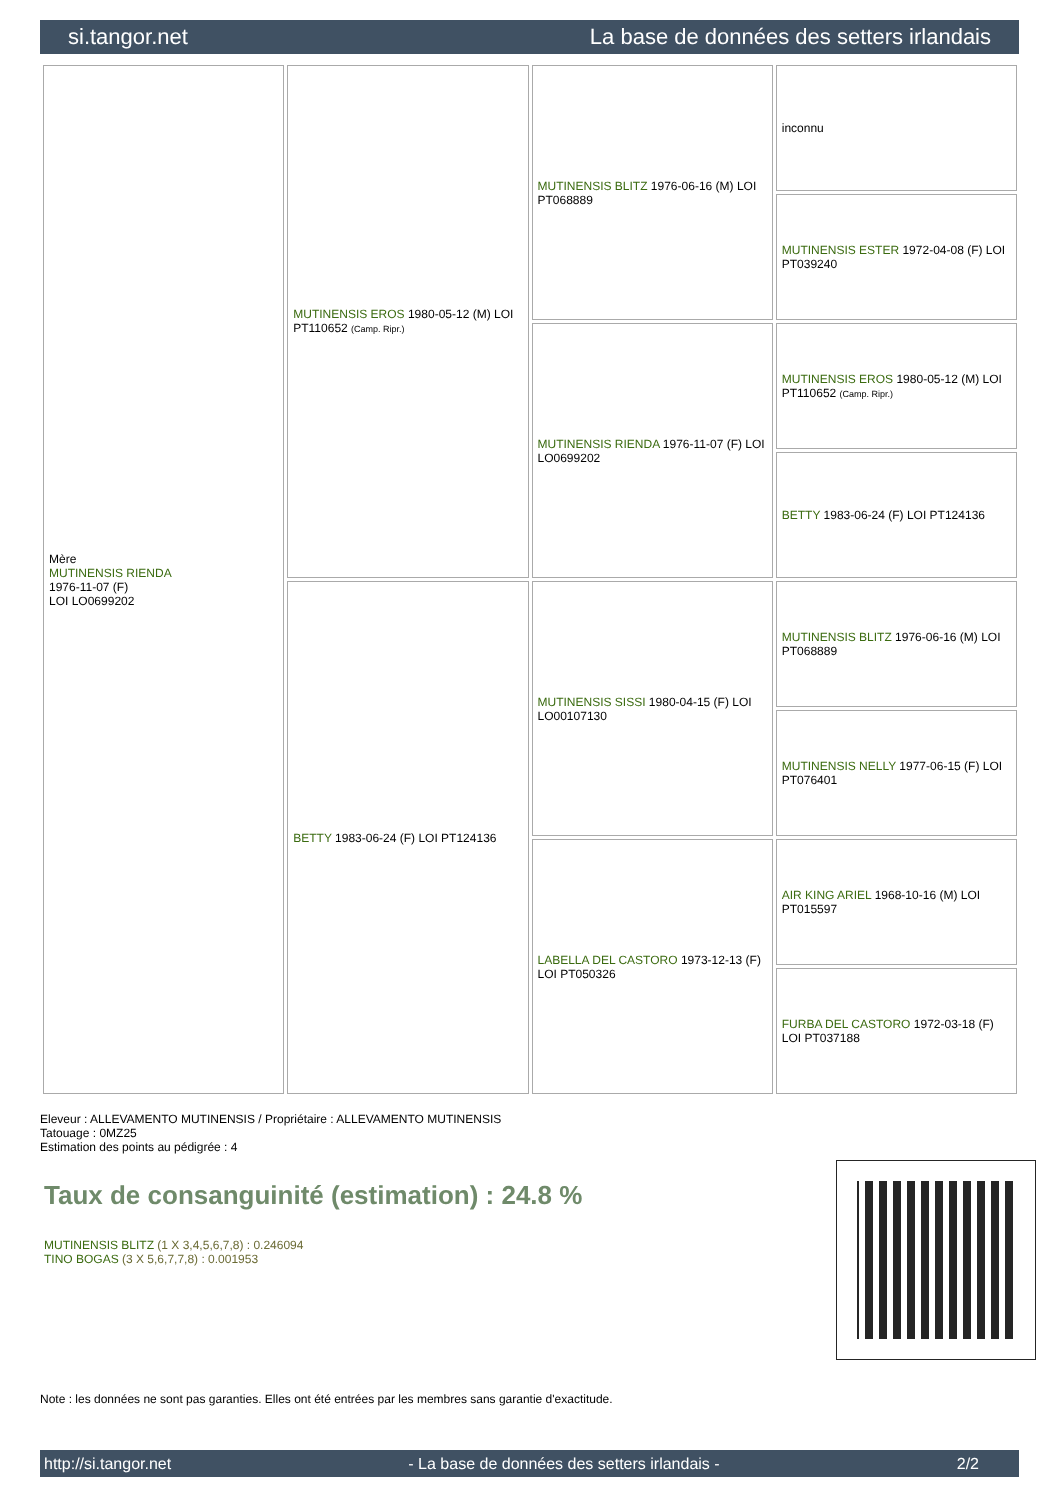si.tangor.net La base de données des setters irlandais
| Mère MUTINENSIS RIENDA 1976-11-07 (F) LOI LO0699202 | MUTINENSIS EROS 1980-05-12 (M) LOI PT110652 (Camp. Ripr.) | MUTINENSIS BLITZ 1976-06-16 (M) LOI PT068889 | inconnu |
| | | | MUTINENSIS ESTER 1972-04-08 (F) LOI PT039240 |
| | | MUTINENSIS RIENDA 1976-11-07 (F) LOI LO0699202 | MUTINENSIS EROS 1980-05-12 (M) LOI PT110652 (Camp. Ripr.) |
| | | | BETTY 1983-06-24 (F) LOI PT124136 |
| | BETTY 1983-06-24 (F) LOI PT124136 | MUTINENSIS SISSI 1980-04-15 (F) LOI LO00107130 | MUTINENSIS BLITZ 1976-06-16 (M) LOI PT068889 |
| | | | MUTINENSIS NELLY 1977-06-15 (F) LOI PT076401 |
| | | LABELLA DEL CASTORO 1973-12-13 (F) LOI PT050326 | AIR KING ARIEL 1968-10-16 (M) LOI PT015597 |
| | | | FURBA DEL CASTORO 1972-03-18 (F) LOI PT037188 |
Eleveur : ALLEVAMENTO MUTINENSIS / Propriétaire : ALLEVAMENTO MUTINENSIS
Tatouage : 0MZ25
Estimation des points au pédigrée : 4
Taux de consanguinité (estimation) : 24.8 %
MUTINENSIS BLITZ (1 X 3,4,5,6,7,8) : 0.246094
TINO BOGAS (3 X 5,6,7,7,8) : 0.001953
Note : les données ne sont pas garanties. Elles ont été entrées par les membres sans garantie d'exactitude.
http://si.tangor.net - La base de données des setters irlandais - 2/2